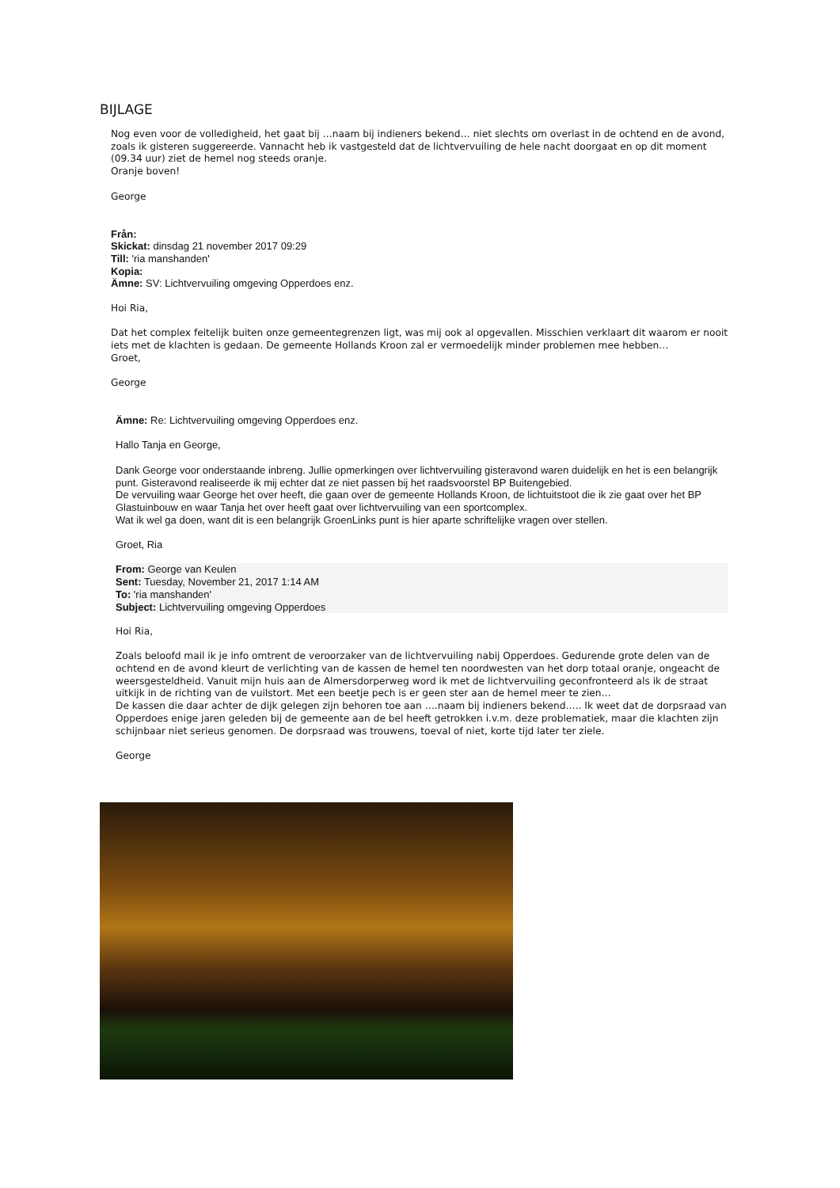BIJLAGE
Nog even voor de volledigheid, het gaat bij …naam bij indieners bekend… niet slechts om overlast in de ochtend en de avond, zoals ik gisteren suggereerde. Vannacht heb ik vastgesteld dat de lichtvervuiling de hele nacht doorgaat en op dit moment (09.34 uur) ziet de hemel nog steeds oranje.
Oranje boven!
George
Från:
Skickat: dinsdag 21 november 2017 09:29
Till: 'ria manshanden'
Kopia:
Ämne: SV: Lichtvervuiling omgeving Opperdoes enz.
Hoi Ria,
Dat het complex feitelijk buiten onze gemeentegrenzen ligt, was mij ook al opgevallen. Misschien verklaart dit waarom er nooit iets met de klachten is gedaan. De gemeente Hollands Kroon zal er vermoedelijk minder problemen mee hebben…
Groet,
George
Ämne: Re: Lichtvervuiling omgeving Opperdoes enz.
Hallo Tanja en George,
Dank George voor onderstaande inbreng. Jullie opmerkingen over lichtvervuiling gisteravond waren duidelijk en het is een belangrijk punt. Gisteravond realiseerde ik mij echter dat ze niet passen bij het raadsvoorstel BP Buitengebied.
De vervuiling waar George het over heeft, die gaan over de gemeente Hollands Kroon, de lichtuitstoot die ik zie gaat over het BP Glastuinbouw en waar Tanja het over heeft gaat over lichtvervuiling van een sportcomplex.
Wat ik wel ga doen, want dit is een belangrijk GroenLinks punt is hier aparte schriftelijke vragen over stellen.
Groet, Ria
From: George van Keulen
Sent: Tuesday, November 21, 2017 1:14 AM
To: 'ria manshanden'
Subject: Lichtvervuiling omgeving Opperdoes
Hoi Ria,
Zoals beloofd mail ik je info omtrent de veroorzaker van de lichtvervuiling nabij Opperdoes. Gedurende grote delen van de ochtend en de avond kleurt de verlichting van de kassen de hemel ten noordwesten van het dorp totaal oranje, ongeacht de weersgesteldheid. Vanuit mijn huis aan de Almersdorperweg word ik met de lichtvervuiling geconfronteerd als ik de straat uitkijk in de richting van de vuilstort. Met een beetje pech is er geen ster aan de hemel meer te zien…
De kassen die daar achter de dijk gelegen zijn behoren toe aan ….naam bij indieners bekend….. Ik weet dat de dorpsraad van Opperdoes enige jaren geleden bij de gemeente aan de bel heeft getrokken i.v.m. deze problematiek, maar die klachten zijn schijnbaar niet serieus genomen. De dorpsraad was trouwens, toeval of niet, korte tijd later ter ziele.
George